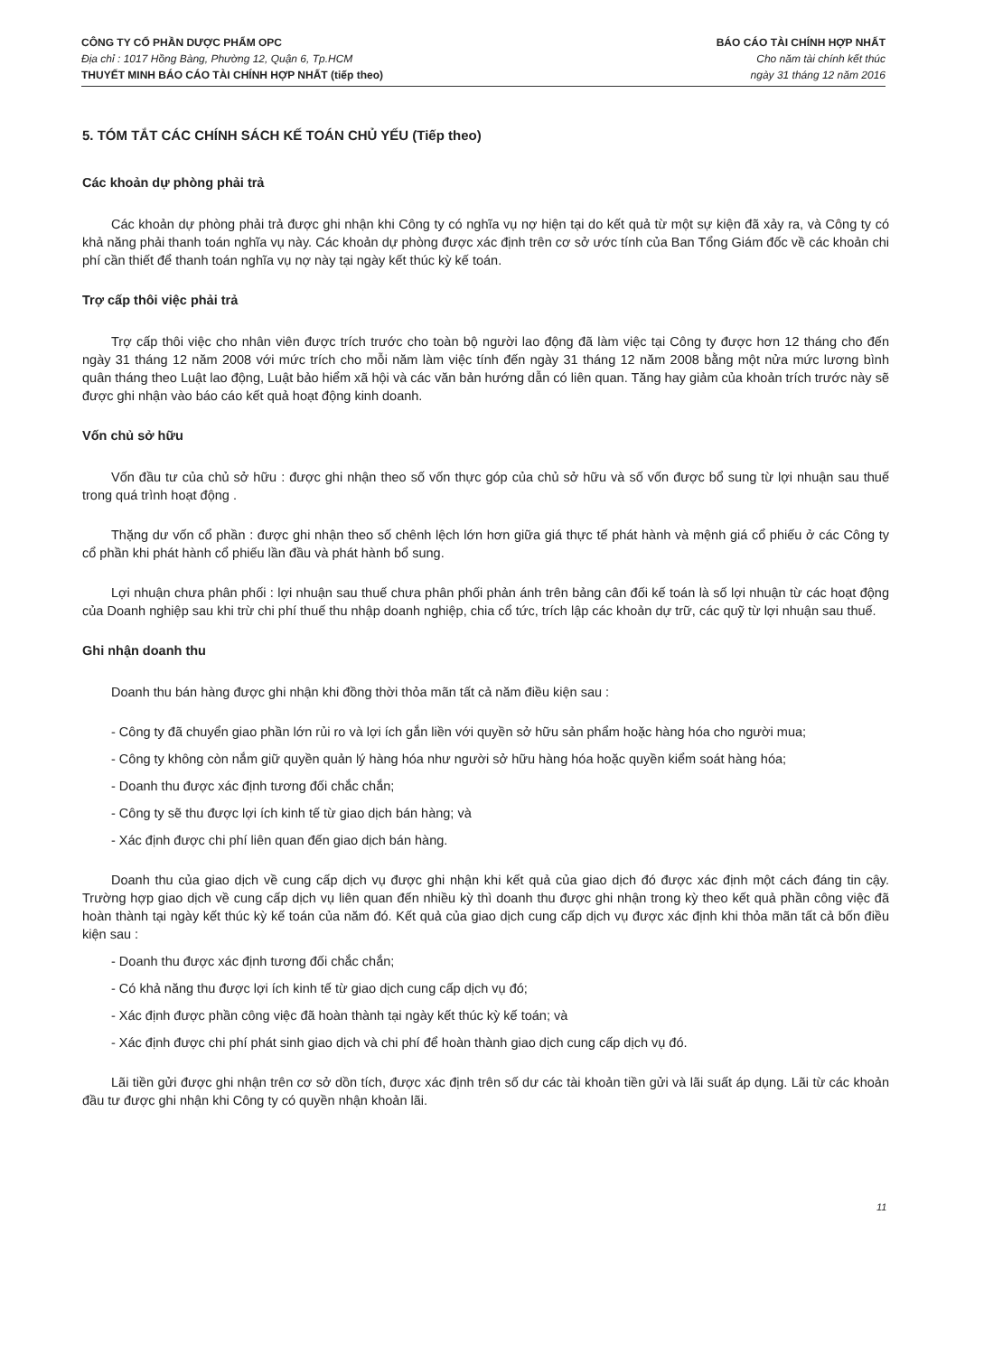CÔNG TY CỔ PHẦN DƯỢC PHẨM OPC
Địa chỉ : 1017 Hồng Bàng, Phường 12, Quận 6, Tp.HCM
THUYẾT MINH BÁO CÁO TÀI CHÍNH HỢP NHẤT (tiếp theo)
BÁO CÁO TÀI CHÍNH HỢP NHẤT
Cho năm tài chính kết thúc
ngày 31 tháng 12 năm 2016
5. TÓM TẮT CÁC CHÍNH SÁCH KẾ TOÁN CHỦ YẾU (Tiếp theo)
Các khoản dự phòng phải trả
Các khoản dự phòng phải trả được ghi nhận khi Công ty có nghĩa vụ nợ hiện tại do kết quả từ một sự kiện đã xảy ra, và Công ty có khả năng phải thanh toán nghĩa vụ này. Các khoản dự phòng được xác định trên cơ sở ước tính của Ban Tổng Giám đốc về các khoản chi phí cần thiết để thanh toán nghĩa vụ nợ này tại ngày kết thúc kỳ kế toán.
Trợ cấp thôi việc phải trả
Trợ cấp thôi việc cho nhân viên được trích trước cho toàn bộ người lao động đã làm việc tại Công ty được hơn 12 tháng cho đến ngày 31 tháng 12 năm 2008 với mức trích cho mỗi năm làm việc tính đến ngày 31 tháng 12 năm 2008 bằng một nửa mức lương bình quân tháng theo Luật lao động, Luật bảo hiểm xã hội và các văn bản hướng dẫn có liên quan. Tăng hay giảm của khoản trích trước này sẽ được ghi nhận vào báo cáo kết quả hoạt động kinh doanh.
Vốn chủ sở hữu
Vốn đầu tư của chủ sở hữu : được ghi nhận theo số vốn thực góp của chủ sở hữu và số vốn được bổ sung từ lợi nhuận sau thuế trong quá trình hoạt động .
Thặng dư vốn cổ phần : được ghi nhận theo số chênh lệch lớn hơn giữa giá thực tế phát hành và mệnh giá cổ phiếu ở các Công ty cổ phần khi phát hành cổ phiếu lần đầu và phát hành bổ sung.
Lợi nhuận chưa phân phối : lợi nhuận sau thuế chưa phân phối phản ánh trên bảng cân đối kế toán là số lợi nhuận từ các hoạt động của Doanh nghiệp sau khi trừ chi phí thuế thu nhập doanh nghiệp, chia cổ tức, trích lập các khoản dự trữ, các quỹ từ lợi nhuận sau thuế.
Ghi nhận doanh thu
Doanh thu bán hàng được ghi nhận khi đồng thời thỏa mãn tất cả năm điều kiện sau :
- Công ty đã chuyển giao phần lớn rủi ro và lợi ích gắn liền với quyền sở hữu sản phẩm hoặc hàng hóa cho người mua;
- Công ty không còn nắm giữ quyền quản lý hàng hóa như người sở hữu hàng hóa hoặc quyền kiểm soát hàng hóa;
- Doanh thu được xác định tương đối chắc chắn;
- Công ty sẽ thu được lợi ích kinh tế từ giao dịch bán hàng; và
- Xác định được chi phí liên quan đến giao dịch bán hàng.
Doanh thu của giao dịch về cung cấp dịch vụ được ghi nhận khi kết quả của giao dịch đó được xác định một cách đáng tin cậy. Trường hợp giao dịch về cung cấp dịch vụ liên quan đến nhiều kỳ thì doanh thu được ghi nhận trong kỳ theo kết quả phần công việc đã hoàn thành tại ngày kết thúc kỳ kế toán của năm đó. Kết quả của giao dịch cung cấp dịch vụ được xác định khi thỏa mãn tất cả bốn điều kiện sau :
- Doanh thu được xác định tương đối chắc chắn;
- Có khả năng thu được lợi ích kinh tế từ giao dịch cung cấp dịch vụ đó;
- Xác định được phần công việc đã hoàn thành tại ngày kết thúc kỳ kế toán; và
- Xác định được chi phí phát sinh giao dịch và chi phí để hoàn thành giao dịch cung cấp dịch vụ đó.
Lãi tiền gửi được ghi nhận trên cơ sở dồn tích, được xác định trên số dư các tài khoản tiền gửi và lãi suất áp dụng. Lãi từ các khoản đầu tư được ghi nhận khi Công ty có quyền nhận khoản lãi.
11